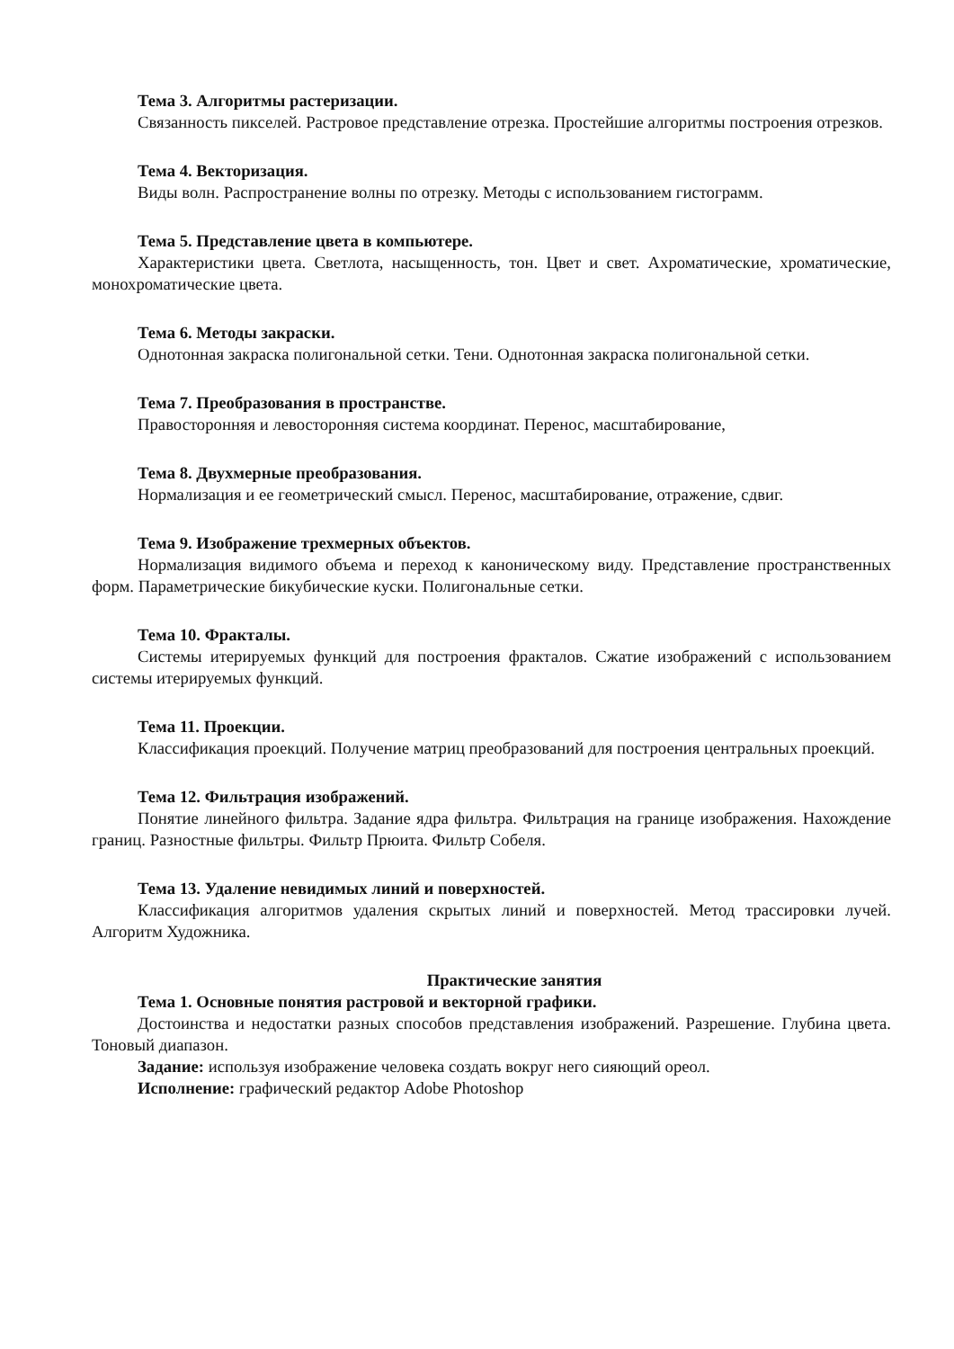Тема 3. Алгоритмы растеризации.
Связанность пикселей. Растровое представление отрезка. Простейшие алгоритмы построения отрезков.
Тема 4. Векторизация.
Виды волн. Распространение волны по отрезку. Методы с использованием гистограмм.
Тема 5. Представление цвета в компьютере.
Характеристики цвета. Светлота, насыщенность, тон. Цвет и свет. Ахроматические, хроматические, монохроматические цвета.
Тема 6. Методы закраски.
Однотонная закраска полигональной сетки. Тени. Однотонная закраска полигональной сетки.
Тема 7. Преобразования в пространстве.
Правосторонняя и левосторонняя система координат. Перенос, масштабирование,
Тема 8. Двухмерные преобразования.
Нормализация и ее геометрический смысл. Перенос, масштабирование, отражение, сдвиг.
Тема 9. Изображение трехмерных объектов.
Нормализация видимого объема и переход к каноническому виду. Представление пространственных форм. Параметрические бикубические куски. Полигональные сетки.
Тема 10. Фракталы.
Системы итерируемых функций для построения фракталов. Сжатие изображений с использованием системы итерируемых функций.
Тема 11. Проекции.
Классификация проекций. Получение матриц преобразований для построения центральных проекций.
Тема 12. Фильтрация изображений.
Понятие линейного фильтра. Задание ядра фильтра. Фильтрация на границе изображения. Нахождение границ. Разностные фильтры. Фильтр Прюита. Фильтр Собеля.
Тема 13. Удаление невидимых линий и поверхностей.
Классификация алгоритмов удаления скрытых линий и поверхностей. Метод трассировки лучей. Алгоритм Художника.
Практические занятия
Тема 1. Основные понятия растровой и векторной графики.
Достоинства и недостатки разных способов представления изображений. Разрешение. Глубина цвета. Тоновый диапазон.
Задание: используя изображение человека создать вокруг него сияющий ореол.
Исполнение: графический редактор Adobe Photoshop